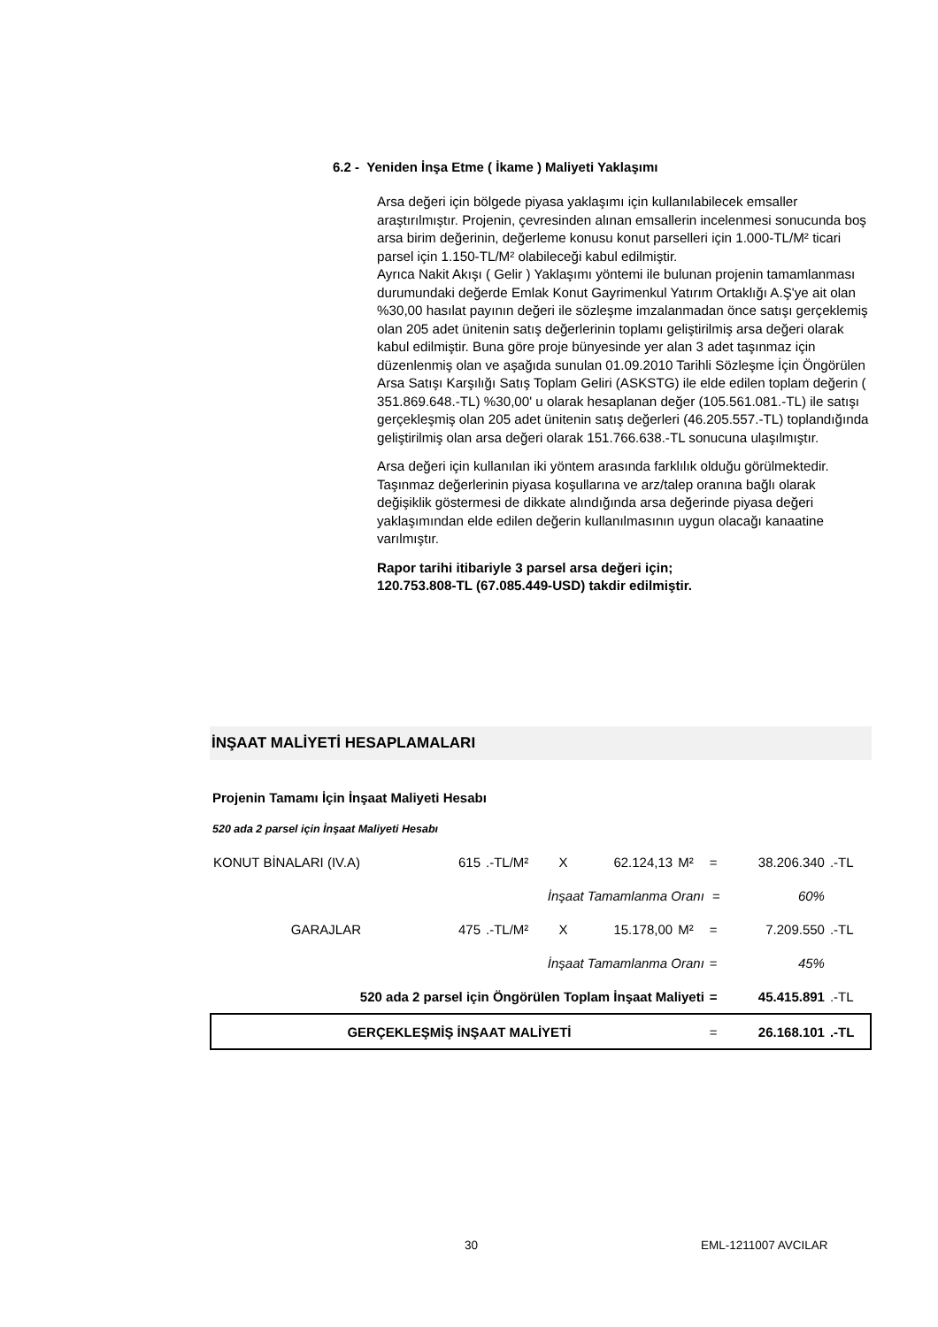6.2 - Yeniden İnşa Etme ( İkame ) Maliyeti Yaklaşımı
Arsa değeri için bölgede piyasa yaklaşımı için kullanılabilecek emsaller araştırılmıştır. Projenin, çevresinden alınan emsallerin incelenmesi sonucunda boş arsa birim değerinin, değerleme konusu konut parselleri için 1.000-TL/M² ticari parsel için 1.150-TL/M² olabileceği kabul edilmiştir.
Ayrıca Nakit Akışı ( Gelir ) Yaklaşımı yöntemi ile bulunan projenin tamamlanması durumundaki değerde Emlak Konut Gayrimenkul Yatırım Ortaklığı A.Ş'ye ait olan %30,00 hasılat payının değeri ile sözleşme imzalanmadan önce satışı gerçeklemiş olan 205 adet ünitenin satış değerlerinin toplamı geliştirilmiş arsa değeri olarak kabul edilmiştir. Buna göre proje bünyesinde yer alan 3 adet taşınmaz için düzenlenmiş olan ve aşağıda sunulan 01.09.2010 Tarihli Sözleşme İçin Öngörülen Arsa Satışı Karşılığı Satış Toplam Geliri (ASKSTG) ile elde edilen toplam değerin ( 351.869.648.-TL) %30,00' u olarak hesaplanan değer (105.561.081.-TL) ile satışı gerçekleşmiş olan 205 adet ünitenin satış değerleri (46.205.557.-TL) toplandığında geliştirilmiş olan arsa değeri olarak 151.766.638.-TL sonucuna ulaşılmıştır.
Arsa değeri için kullanılan iki yöntem arasında farklılık olduğu görülmektedir. Taşınmaz değerlerinin piyasa koşullarına ve arz/talep oranına bağlı olarak değişiklik göstermesi de dikkate alındığında arsa değerinde piyasa değeri yaklaşımından elde edilen değerin kullanılmasının uygun olacağı kanaatine varılmıştır.
Rapor tarihi itibariyle 3 parsel arsa değeri için;
120.753.808-TL (67.085.449-USD) takdir edilmiştir.
İNŞAAT MALİYETİ HESAPLAMALARI
Projenin Tamamı İçin İnşaat Maliyeti Hesabı
520 ada 2 parsel için İnşaat Maliyeti Hesabı
| KONUT BİNALARI (IV.A) | 615 | .-TL/M² | X | 62.124,13 | M² | = | 38.206.340 | .-TL |
| İnşaat Tamamlanma Oranı | | | | | | = | 60% | |
| GARAJLAR | 475 | .-TL/M² | X | 15.178,00 | M² | = | 7.209.550 | .-TL |
| İnşaat Tamamlanma Oranı | | | | | | = | 45% | |
| 520 ada 2 parsel için Öngörülen Toplam İnşaat Maliyeti | | | | | | = | 45.415.891 | .-TL |
| GERÇEKLEŞMİŞ İNŞAAT MALİYETİ | | | | | | = | 26.168.101 | .-TL |
30 EML-1211007 AVCILAR